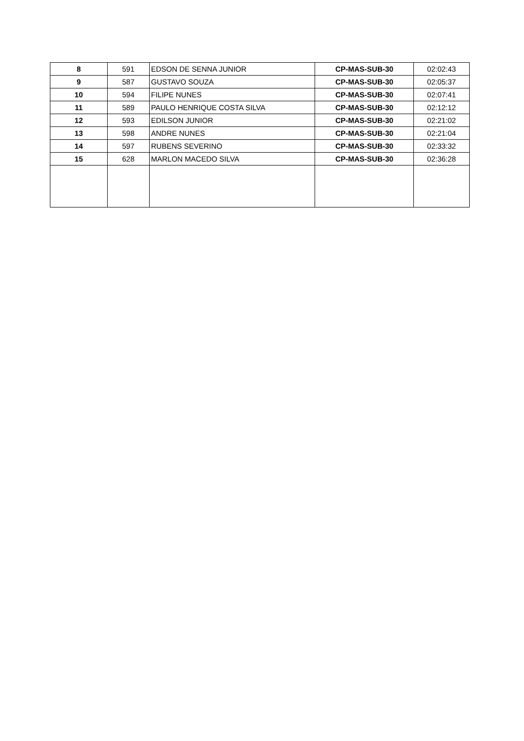| 8 | 591 | EDSON DE SENNA JUNIOR | CP-MAS-SUB-30 | 02:02:43 |
| 9 | 587 | GUSTAVO SOUZA | CP-MAS-SUB-30 | 02:05:37 |
| 10 | 594 | FILIPE NUNES | CP-MAS-SUB-30 | 02:07:41 |
| 11 | 589 | PAULO HENRIQUE COSTA SILVA | CP-MAS-SUB-30 | 02:12:12 |
| 12 | 593 | EDILSON JUNIOR | CP-MAS-SUB-30 | 02:21:02 |
| 13 | 598 | ANDRE NUNES | CP-MAS-SUB-30 | 02:21:04 |
| 14 | 597 | RUBENS SEVERINO | CP-MAS-SUB-30 | 02:33:32 |
| 15 | 628 | MARLON MACEDO SILVA | CP-MAS-SUB-30 | 02:36:28 |